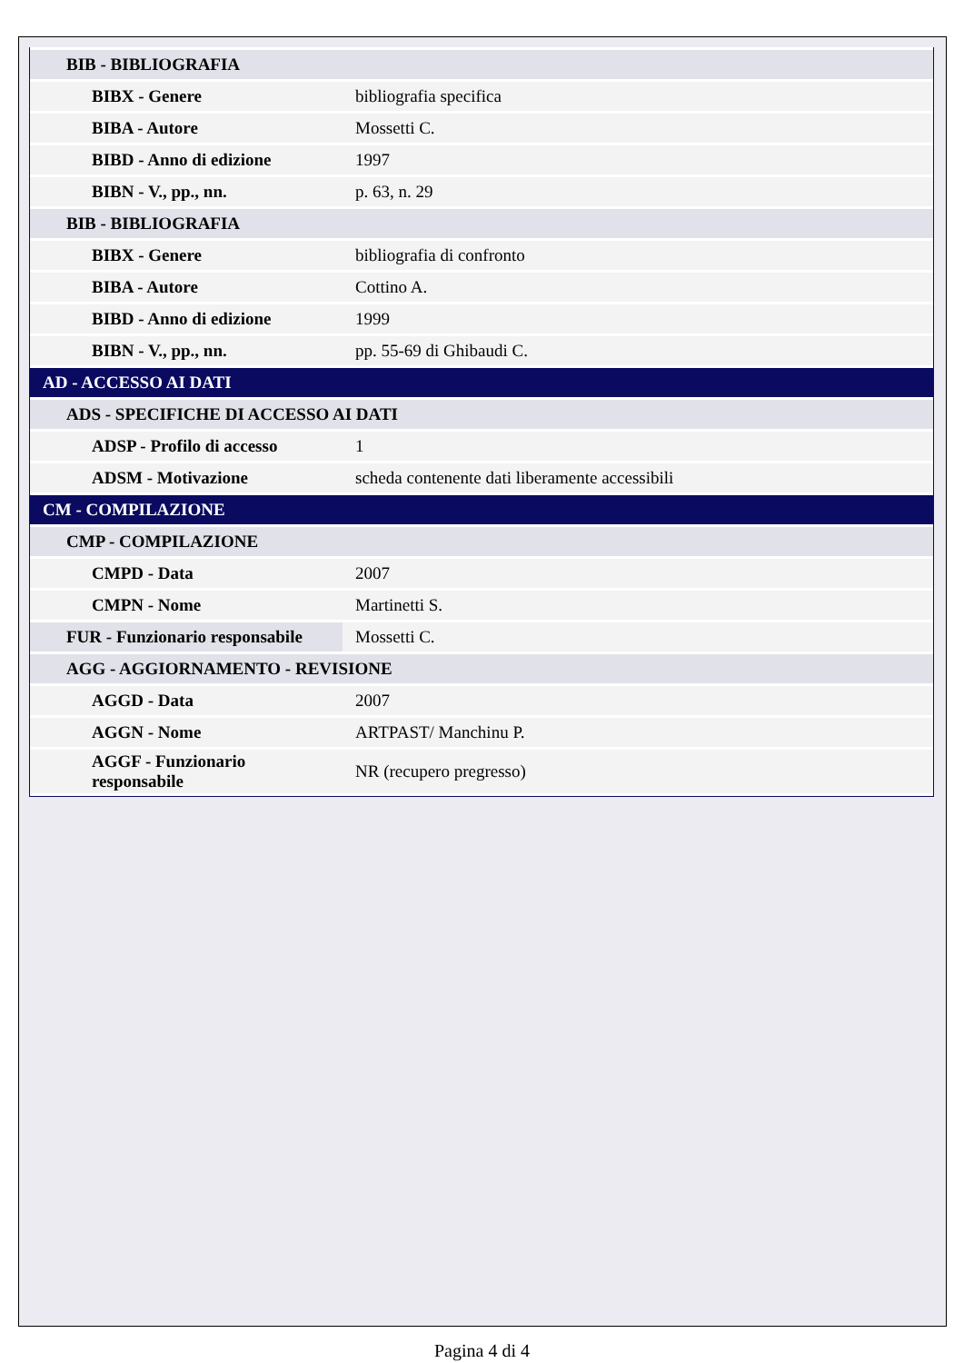| BIB - BIBLIOGRAFIA | |
| BIBX - Genere | bibliografia specifica |
| BIBA - Autore | Mossetti C. |
| BIBD - Anno di edizione | 1997 |
| BIBN - V., pp., nn. | p. 63, n. 29 |
| BIB - BIBLIOGRAFIA | |
| BIBX - Genere | bibliografia di confronto |
| BIBA - Autore | Cottino A. |
| BIBD - Anno di edizione | 1999 |
| BIBN - V., pp., nn. | pp. 55-69 di Ghibaudi C. |
| AD - ACCESSO AI DATI | |
| ADS - SPECIFICHE DI ACCESSO AI DATI | |
| ADSP - Profilo di accesso | 1 |
| ADSM - Motivazione | scheda contenente dati liberamente accessibili |
| CM - COMPILAZIONE | |
| CMP - COMPILAZIONE | |
| CMPD - Data | 2007 |
| CMPN - Nome | Martinetti S. |
| FUR - Funzionario responsabile | Mossetti C. |
| AGG - AGGIORNAMENTO - REVISIONE | |
| AGGD - Data | 2007 |
| AGGN - Nome | ARTPAST/ Manchinu P. |
| AGGF - Funzionario responsabile | NR (recupero pregresso) |
Pagina 4 di 4